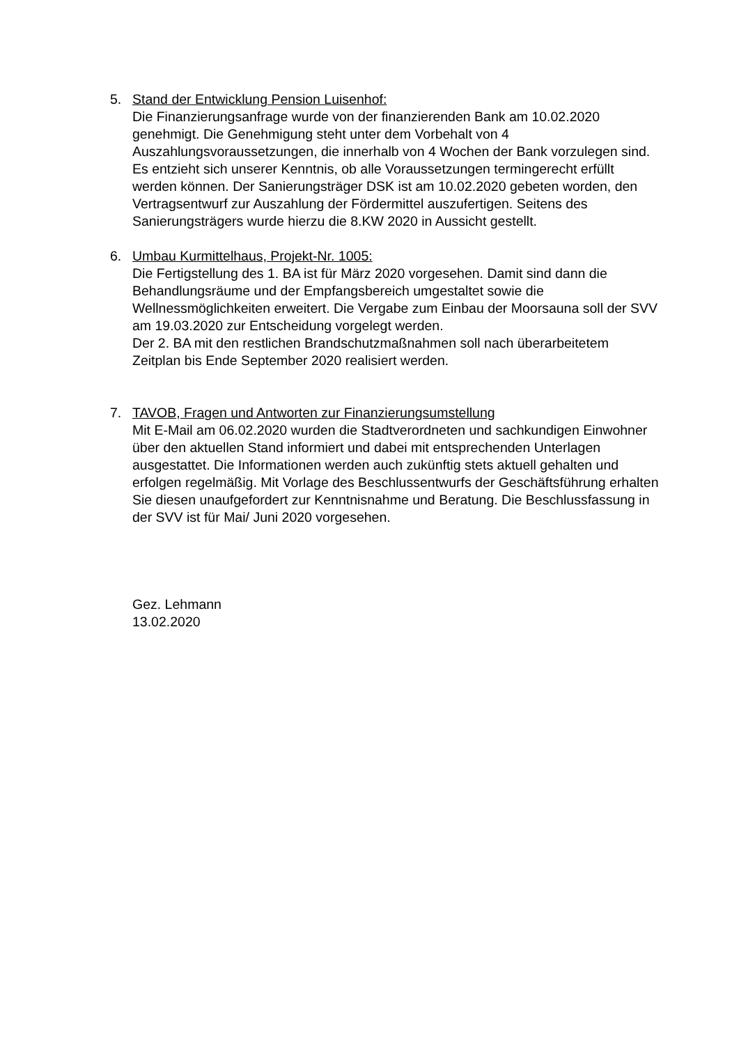5. Stand der Entwicklung Pension Luisenhof:
Die Finanzierungsanfrage wurde von der finanzierenden Bank am 10.02.2020 genehmigt. Die Genehmigung steht unter dem Vorbehalt von 4 Auszahlungsvoraussetzungen, die innerhalb von 4 Wochen der Bank vorzulegen sind. Es entzieht sich unserer Kenntnis, ob alle Voraussetzungen termingerecht erfüllt werden können. Der Sanierungsträger DSK ist am 10.02.2020 gebeten worden, den Vertragsentwurf zur Auszahlung der Fördermittel auszufertigen. Seitens des Sanierungsträgers wurde hierzu die 8.KW 2020 in Aussicht gestellt.
6. Umbau Kurmittelhaus, Projekt-Nr. 1005:
Die Fertigstellung des 1. BA ist für März 2020 vorgesehen. Damit sind dann die Behandlungsräume und der Empfangsbereich umgestaltet sowie die Wellnessmöglichkeiten erweitert. Die Vergabe zum Einbau der Moorsauna soll der SVV am 19.03.2020 zur Entscheidung vorgelegt werden.
Der 2. BA mit den restlichen Brandschutzmaßnahmen soll nach überarbeitetem Zeitplan bis Ende September 2020 realisiert werden.
7. TAVOB, Fragen und Antworten zur Finanzierungsumstellung
Mit E-Mail am 06.02.2020 wurden die Stadtverordneten und sachkundigen Einwohner über den aktuellen Stand informiert und dabei mit entsprechenden Unterlagen ausgestattet. Die Informationen werden auch zukünftig stets aktuell gehalten und erfolgen regelmäßig. Mit Vorlage des Beschlussentwurfs der Geschäftsführung erhalten Sie diesen unaufgefordert zur Kenntnisnahme und Beratung. Die Beschlussfassung in der SVV ist für Mai/ Juni 2020 vorgesehen.
Gez. Lehmann
13.02.2020